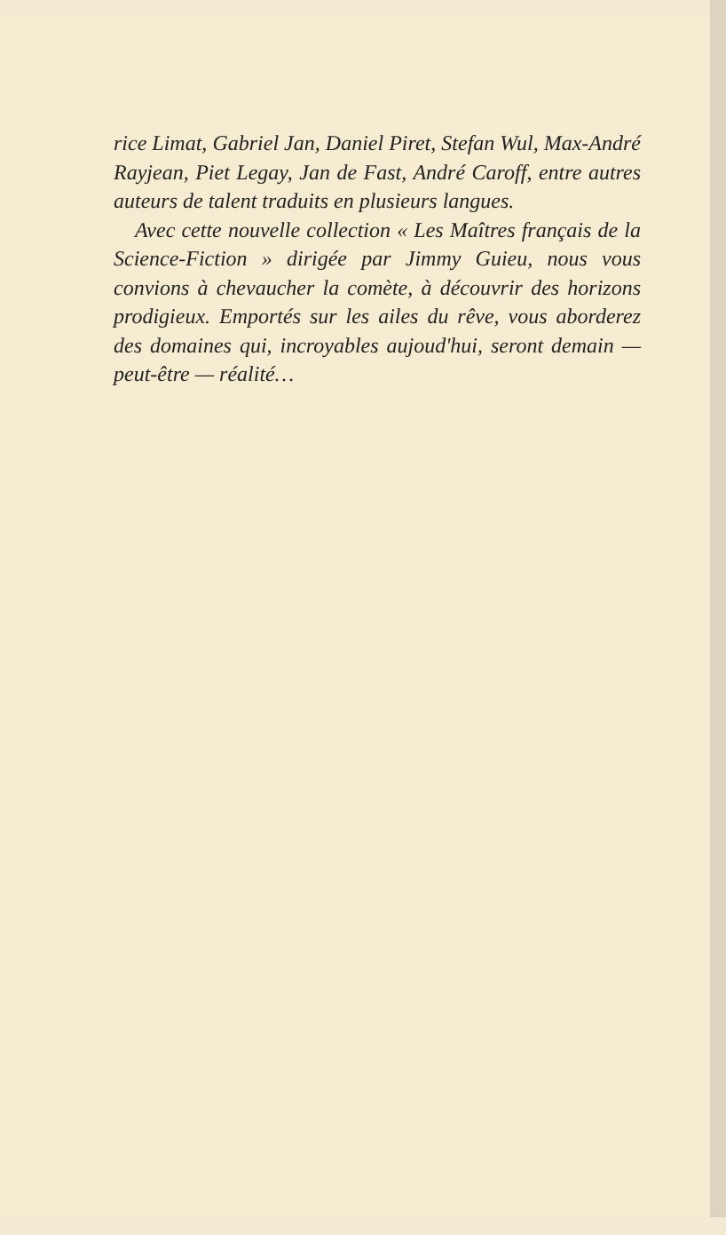rice Limat, Gabriel Jan, Daniel Piret, Stefan Wul, Max-André Rayjean, Piet Legay, Jan de Fast, André Caroff, entre autres auteurs de talent traduits en plusieurs langues.
Avec cette nouvelle collection « Les Maîtres français de la Science-Fiction » dirigée par Jimmy Guieu, nous vous convions à chevaucher la comète, à découvrir des horizons prodigieux. Emportés sur les ailes du rêve, vous aborderez des domaines qui, incroyables aujoud'hui, seront demain — peut-être — réalité…